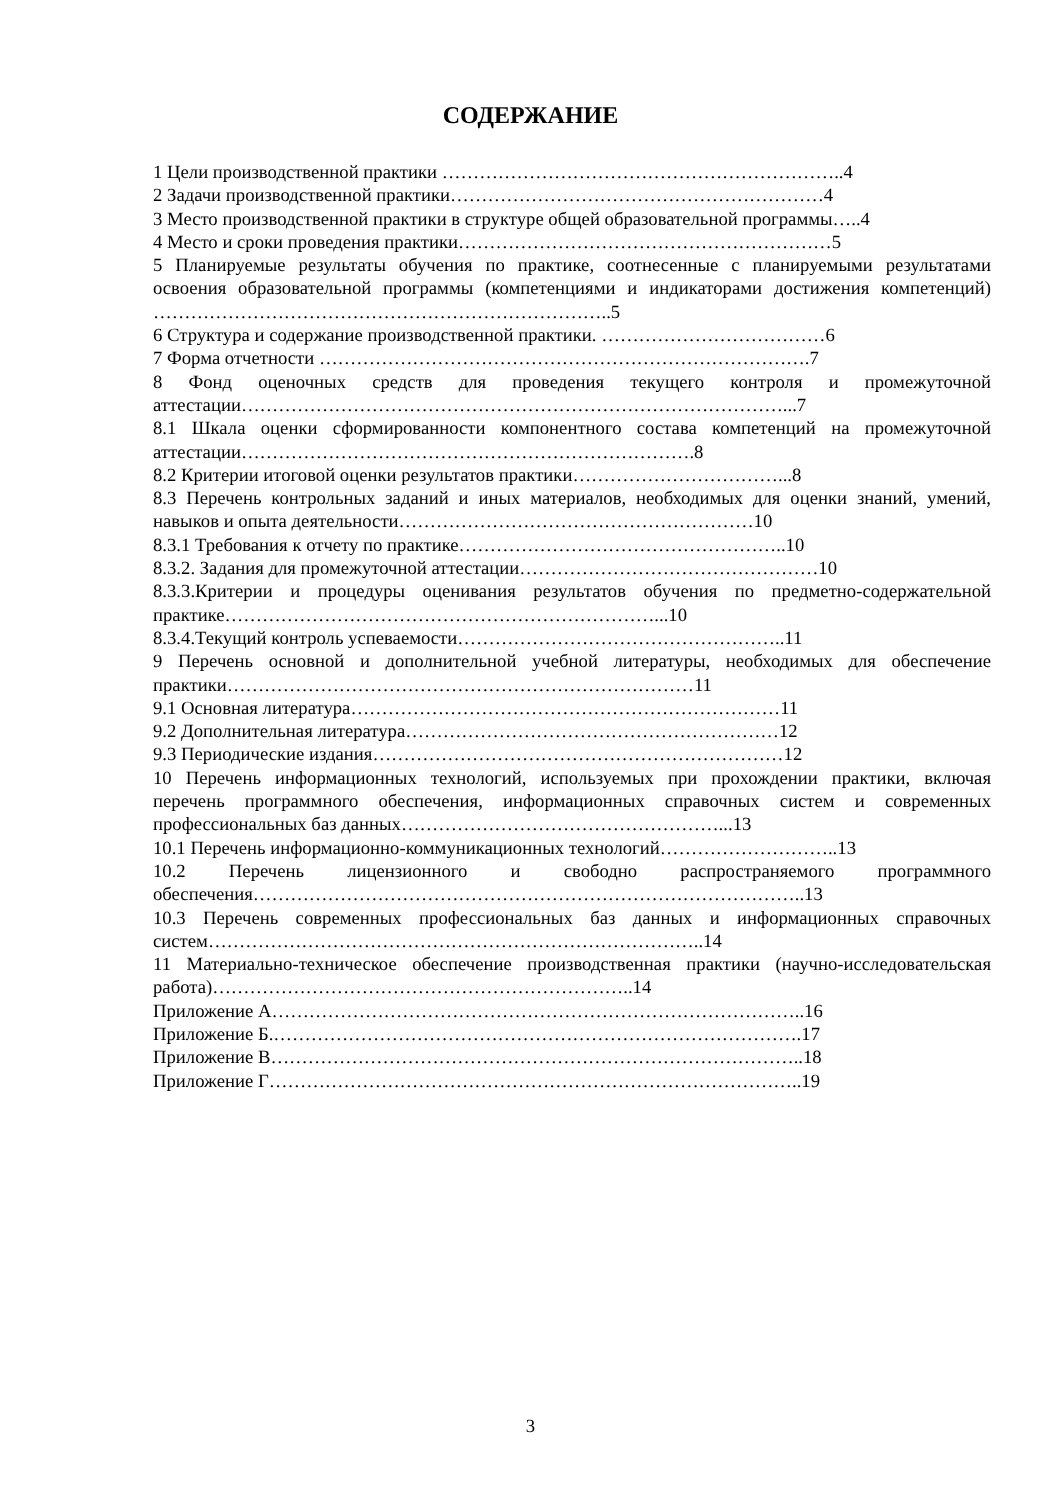СОДЕРЖАНИЕ
1 Цели производственной практики ………………………………………………………..4
2 Задачи производственной практики……………………………………………………4
3 Место производственной практики в структуре общей образовательной программы…..4
4 Место и сроки проведения практики……………………………………………………5
5 Планируемые результаты обучения по практике, соотнесенные с планируемыми результатами освоения образовательной программы (компетенциями и индикаторами достижения компетенций) ………………………………………………………………..5
6 Структура и содержание производственной практики. ………………………………6
7 Форма отчетности …………………………………………………………………….7
8 Фонд оценочных средств для проведения текущего контроля и промежуточной аттестации……………………………………………………………………………...7
8.1 Шкала оценки сформированности компонентного состава компетенций на промежуточной аттестации……………………………………………………………….8
8.2 Критерии итоговой оценки результатов практики……………………………...8
8.3 Перечень контрольных заданий и иных материалов, необходимых для оценки знаний, умений, навыков и опыта деятельности…………………………………………………10
8.3.1 Требования к отчету по практике……………………………………………..10
8.3.2. Задания для промежуточной аттестации…………………………………………10
8.3.3.Критерии и процедуры оценивания результатов обучения по предметно-содержательной практике……………………………………………………………...10
8.3.4.Текущий контроль успеваемости……………………………………………..11
9 Перечень основной и дополнительной учебной литературы, необходимых для обеспечение практики…………………………………………………………………11
9.1 Основная литература……………………………………………………………11
9.2 Дополнительная литература……………………………………………………12
9.3 Периодические издания…………………………………………………………12
10 Перечень информационных технологий, используемых при прохождении практики, включая перечень программного обеспечения, информационных справочных систем и современных профессиональных баз данных……………………………………………...13
10.1 Перечень информационно-коммуникационных технологий………………………..13
10.2 Перечень лицензионного и свободно распространяемого программного обеспечения……………………………………………………………………………..13
10.3 Перечень современных профессиональных баз данных и информационных справочных систем……………………………………………………………………..14
11 Материально-техническое обеспечение производственная практики (научно-исследовательская работа)…………………………………………………………..14
Приложение А…………………………………………………………………………..16
Приложение Б.………………………………………………………………………….17
Приложение В…………………………………………………………………………..18
Приложение Г…………………………………………………………………………..19
3